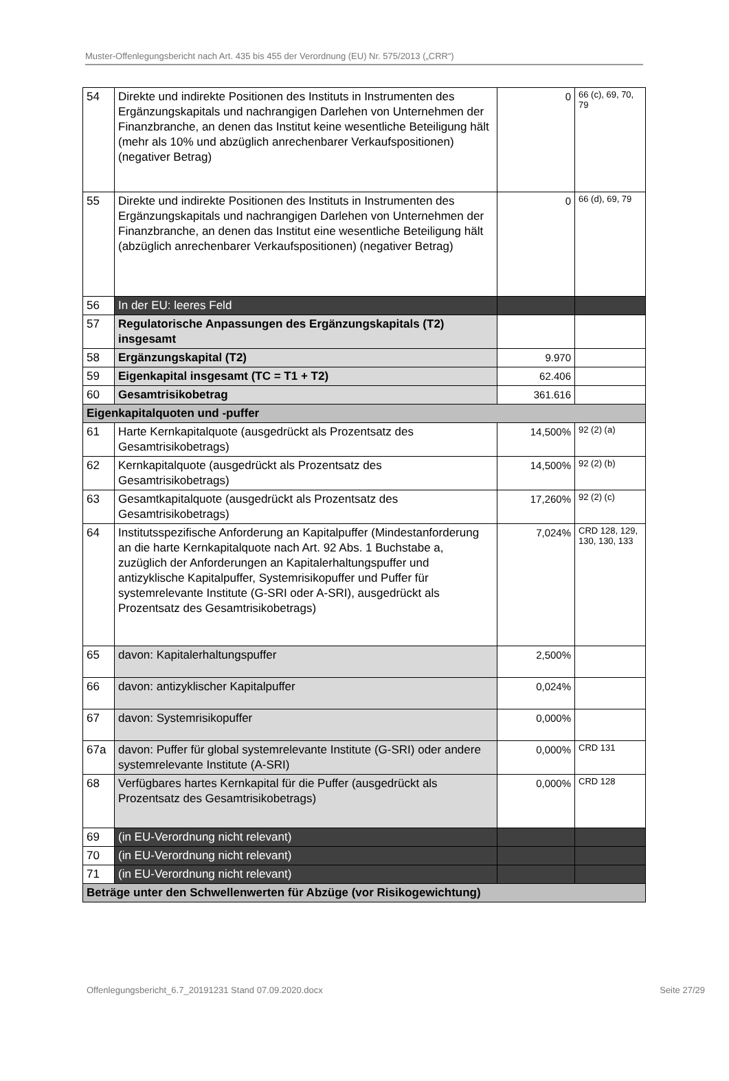Muster-Offenlegungsbericht nach Art. 435 bis 455 der Verordnung (EU) Nr. 575/2013 („CRR“)
| 54 | Direkte und indirekte Positionen des Instituts in Instrumenten des Ergänzungskapitals und nachrangigen Darlehen von Unternehmen der Finanzbranche, an denen das Institut keine wesentliche Beteiligung hält (mehr als 10% und abzüglich anrechenbarer Verkaufspositionen) (negativer Betrag) | 0 | 66 (c), 69, 70, 79 |
| 55 | Direkte und indirekte Positionen des Instituts in Instrumenten des Ergänzungskapitals und nachrangigen Darlehen von Unternehmen der Finanzbranche, an denen das Institut eine wesentliche Beteiligung hält (abzüglich anrechenbarer Verkaufspositionen) (negativer Betrag) | 0 | 66 (d), 69, 79 |
| 56 | In der EU: leeres Feld | | |
| 57 | Regulatorische Anpassungen des Ergänzungskapitals (T2) insgesamt | | |
| 58 | Ergänzungskapital (T2) | 9.970 | |
| 59 | Eigenkapital insgesamt (TC = T1 + T2) | 62.406 | |
| 60 | Gesamtrisikobetrag | 361.616 | |
| Eigenkapitalquoten und -puffer | | | |
| 61 | Harte Kernkapitalquote (ausgedrückt als Prozentsatz des Gesamtrisikobetrags) | 14,500% | 92 (2) (a) |
| 62 | Kernkapitalquote (ausgedrückt als Prozentsatz des Gesamtrisikobetrags) | 14,500% | 92 (2) (b) |
| 63 | Gesamtkapitalquote (ausgedrückt als Prozentsatz des Gesamtrisikobetrags) | 17,260% | 92 (2) (c) |
| 64 | Institutsspezifische Anforderung an Kapitalpuffer (Mindestanforderung an die harte Kernkapitalquote nach Art. 92 Abs. 1 Buchstabe a, zuzüglich der Anforderungen an Kapitalerhaltungspuffer und antizyklische Kapitalpuffer, Systemrisikopuffer und Puffer für systemrelevante Institute (G-SRI oder A-SRI), ausgedrückt als Prozentsatz des Gesamtrisikobetrags) | 7,024% | CRD 128, 129, 130, 130, 133 |
| 65 | davon: Kapitalerhaltungspuffer | 2,500% | |
| 66 | davon: antizyklischer Kapitalpuffer | 0,024% | |
| 67 | davon: Systemrisikopuffer | 0,000% | |
| 67a | davon: Puffer für global systemrelevante Institute (G-SRI) oder andere systemrelevante Institute (A-SRI) | 0,000% | CRD 131 |
| 68 | Verfügbares hartes Kernkapital für die Puffer (ausgedrückt als Prozentsatz des Gesamtrisikobetrags) | 0,000% | CRD 128 |
| 69 | (in EU-Verordnung nicht relevant) | | |
| 70 | (in EU-Verordnung nicht relevant) | | |
| 71 | (in EU-Verordnung nicht relevant) | | |
| Beträge unter den Schwellenwerten für Abzüge (vor Risikogewichtung) | | | |
Offenlegungsbericht_6.7_20191231 Stand 07.09.2020.docx Seite 27/29